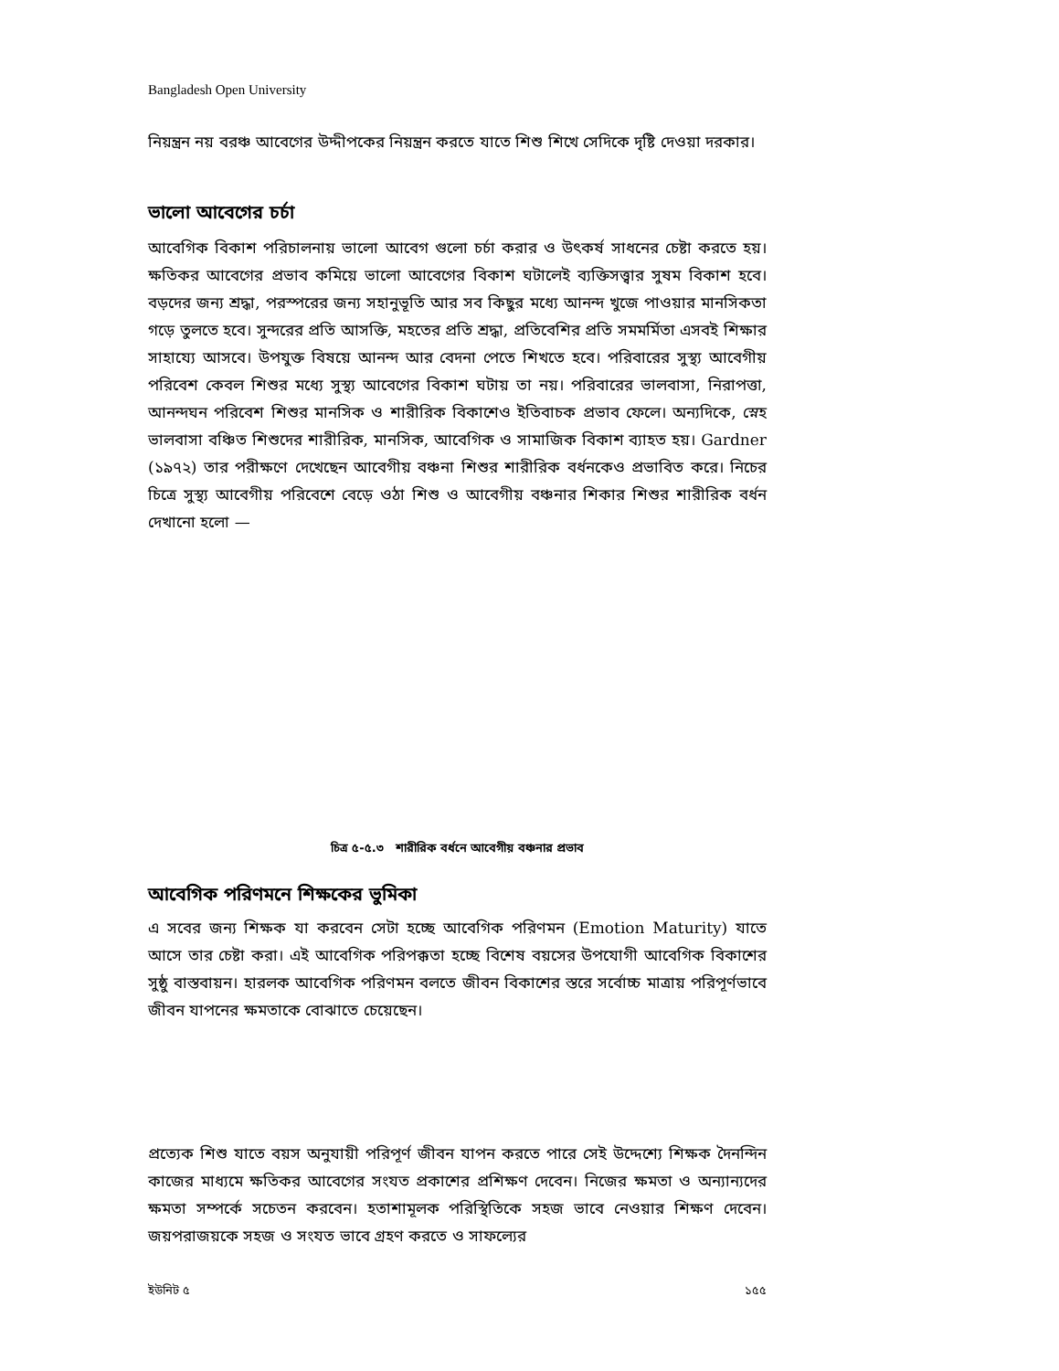Bangladesh Open University
নিয়ন্ত্রন নয় বরঞ্চ আবেগের উদ্দীপকের নিয়ন্ত্রন করতে যাতে শিশু শিখে সেদিকে দৃষ্টি দেওয়া দরকার।
ভালো আবেগের চর্চা
আবেগিক বিকাশ পরিচালনায় ভালো আবেগ গুলো চর্চা করার ও উৎকর্ষ সাধনের চেষ্টা করতে হয়। ক্ষতিকর আবেগের প্রভাব কমিয়ে ভালো আবেগের বিকাশ ঘটালেই ব্যক্তিসত্ত্বার সুষম বিকাশ হবে। বড়দের জন্য শ্রদ্ধা, পরস্পরের জন্য সহানুভূতি আর সব কিছুর মধ্যে আনন্দ খুজে পাওয়ার মানসিকতা গড়ে তুলতে হবে। সুন্দরের প্রতি আসক্তি, মহতের প্রতি শ্রদ্ধা, প্রতিবেশির প্রতি সমমর্মিতা এসবই শিক্ষার সাহায্যে আসবে। উপযুক্ত বিষয়ে আনন্দ আর বেদনা পেতে শিখতে হবে। পরিবারের সুস্থ্য আবেগীয় পরিবেশ কেবল শিশুর মধ্যে সুস্থ্য আবেগের বিকাশ ঘটায় তা নয়। পরিবারের ভালবাসা, নিরাপত্তা, আনন্দঘন পরিবেশ শিশুর মানসিক ও শারীরিক বিকাশেও ইতিবাচক প্রভাব ফেলে। অন্যদিকে, স্নেহ ভালবাসা বঞ্চিত শিশুদের শারীরিক, মানসিক, আবেগিক ও সামাজিক বিকাশ ব্যাহত হয়। Gardner (১৯৭২) তার পরীক্ষণে দেখেছেন আবেগীয় বঞ্চনা শিশুর শারীরিক বর্ধনকেও প্রভাবিত করে। নিচের চিত্রে সুস্থ্য আবেগীয় পরিবেশে বেড়ে ওঠা শিশু ও আবেগীয় বঞ্চনার শিকার শিশুর শারীরিক বর্ধন দেখানো হলো —
চিত্র ৫-৫.৩ শারীরিক বর্ধনে আবেগীয় বঞ্চনার প্রভাব
আবেগিক পরিণমনে শিক্ষকের ভুমিকা
এ সবের জন্য শিক্ষক যা করবেন সেটা হচ্ছে আবেগিক পরিণমন (Emotion Maturity) যাতে আসে তার চেষ্টা করা। এই আবেগিক পরিপক্কতা হচ্ছে বিশেষ বয়সের উপযোগী আবেগিক বিকাশের সুষ্ঠু বাস্তবায়ন। হারলক আবেগিক পরিণমন বলতে জীবন বিকাশের স্তরে সর্বোচ্চ মাত্রায় পরিপূর্ণভাবে জীবন যাপনের ক্ষমতাকে বোঝাতে চেয়েছেন।
প্রত্যেক শিশু যাতে বয়স অনুযায়ী পরিপূর্ণ জীবন যাপন করতে পারে সেই উদ্দেশ্যে শিক্ষক দৈনন্দিন কাজের মাধ্যমে ক্ষতিকর আবেগের সংযত প্রকাশের প্রশিক্ষণ দেবেন। নিজের ক্ষমতা ও অন্যান্যদের ক্ষমতা সম্পর্কে সচেতন করবেন। হতাশামূলক পরিস্থিতিকে সহজ ভাবে নেওয়ার শিক্ষণ দেবেন। জয়পরাজয়কে সহজ ও সংযত ভাবে গ্রহণ করতে ও সাফল্যের
ইউনিট ৫ ১৫৫